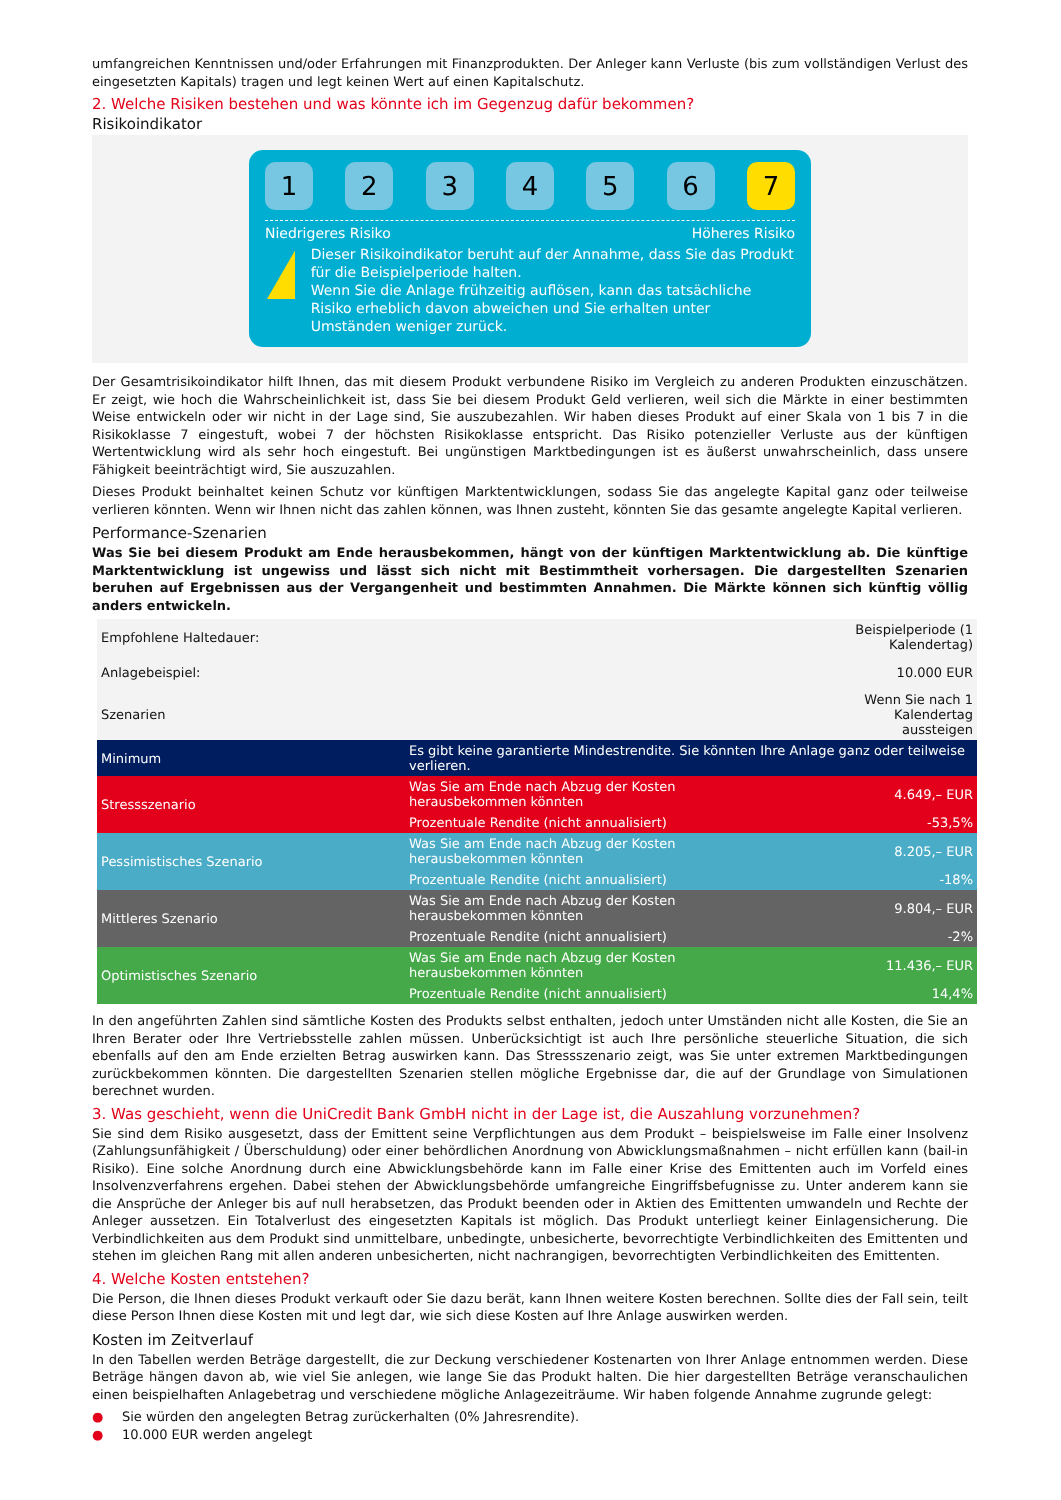umfangreichen Kenntnissen und/oder Erfahrungen mit Finanzprodukten. Der Anleger kann Verluste (bis zum vollständigen Verlust des eingesetzten Kapitals) tragen und legt keinen Wert auf einen Kapitalschutz.
2. Welche Risiken bestehen und was könnte ich im Gegenzug dafür bekommen?
Risikoindikator
1 2 3 4 5 6 7
Niedrigeres Risiko Höheres Risiko
!
Dieser Risikoindikator beruht auf der Annahme, dass Sie das Produkt für die Beispielperiode halten.
Wenn Sie die Anlage frühzeitig auflösen, kann das tatsächliche Risiko erheblich davon abweichen und Sie erhalten unter Umständen weniger zurück.
Der Gesamtrisikoindikator hilft Ihnen, das mit diesem Produkt verbundene Risiko im Vergleich zu anderen Produkten einzuschätzen. Er zeigt, wie hoch die Wahrscheinlichkeit ist, dass Sie bei diesem Produkt Geld verlieren, weil sich die Märkte in einer bestimmten Weise entwickeln oder wir nicht in der Lage sind, Sie auszubezahlen. Wir haben dieses Produkt auf einer Skala von 1 bis 7 in die Risikoklasse 7 eingestuft, wobei 7 der höchsten Risikoklasse entspricht. Das Risiko potenzieller Verluste aus der künftigen Wertentwicklung wird als sehr hoch eingestuft. Bei ungünstigen Marktbedingungen ist es äußerst unwahrscheinlich, dass unsere Fähigkeit beeinträchtigt wird, Sie auszuzahlen.
Dieses Produkt beinhaltet keinen Schutz vor künftigen Marktentwicklungen, sodass Sie das angelegte Kapital ganz oder teilweise verlieren könnten. Wenn wir Ihnen nicht das zahlen können, was Ihnen zusteht, könnten Sie das gesamte angelegte Kapital verlieren.
Performance-Szenarien
Was Sie bei diesem Produkt am Ende herausbekommen, hängt von der künftigen Marktentwicklung ab. Die künftige Marktentwicklung ist ungewiss und lässt sich nicht mit Bestimmtheit vorhersagen. Die dargestellten Szenarien beruhen auf Ergebnissen aus der Vergangenheit und bestimmten Annahmen. Die Märkte können sich künftig völlig anders entwickeln.
| Empfohlene Haltedauer: | | Beispielperiode (1 Kalendertag) |
| Anlagebeispiel: | | 10.000 EUR |
| Szenarien | | Wenn Sie nach 1 Kalendertag aussteigen |
| Minimum | Es gibt keine garantierte Mindestrendite. Sie könnten Ihre Anlage ganz oder teilweise verlieren. | |
| Stressszenario | Was Sie am Ende nach Abzug der Kosten herausbekommen könnten | 4.649,– EUR |
| | Prozentuale Rendite (nicht annualisiert) | -53,5% |
| Pessimistisches Szenario | Was Sie am Ende nach Abzug der Kosten herausbekommen könnten | 8.205,– EUR |
| | Prozentuale Rendite (nicht annualisiert) | -18% |
| Mittleres Szenario | Was Sie am Ende nach Abzug der Kosten herausbekommen könnten | 9.804,– EUR |
| | Prozentuale Rendite (nicht annualisiert) | -2% |
| Optimistisches Szenario | Was Sie am Ende nach Abzug der Kosten herausbekommen könnten | 11.436,– EUR |
| | Prozentuale Rendite (nicht annualisiert) | 14,4% |
In den angeführten Zahlen sind sämtliche Kosten des Produkts selbst enthalten, jedoch unter Umständen nicht alle Kosten, die Sie an Ihren Berater oder Ihre Vertriebsstelle zahlen müssen. Unberücksichtigt ist auch Ihre persönliche steuerliche Situation, die sich ebenfalls auf den am Ende erzielten Betrag auswirken kann. Das Stressszenario zeigt, was Sie unter extremen Marktbedingungen zurückbekommen könnten. Die dargestellten Szenarien stellen mögliche Ergebnisse dar, die auf der Grundlage von Simulationen berechnet wurden.
3. Was geschieht, wenn die UniCredit Bank GmbH nicht in der Lage ist, die Auszahlung vorzunehmen?
Sie sind dem Risiko ausgesetzt, dass der Emittent seine Verpflichtungen aus dem Produkt – beispielsweise im Falle einer Insolvenz (Zahlungsunfähigkeit / Überschuldung) oder einer behördlichen Anordnung von Abwicklungsmaßnahmen – nicht erfüllen kann (bail-in Risiko). Eine solche Anordnung durch eine Abwicklungsbehörde kann im Falle einer Krise des Emittenten auch im Vorfeld eines Insolvenzverfahrens ergehen. Dabei stehen der Abwicklungsbehörde umfangreiche Eingriffsbefugnisse zu. Unter anderem kann sie die Ansprüche der Anleger bis auf null herabsetzen, das Produkt beenden oder in Aktien des Emittenten umwandeln und Rechte der Anleger aussetzen. Ein Totalverlust des eingesetzten Kapitals ist möglich. Das Produkt unterliegt keiner Einlagensicherung. Die Verbindlichkeiten aus dem Produkt sind unmittelbare, unbedingte, unbesicherte, bevorrechtigte Verbindlichkeiten des Emittenten und stehen im gleichen Rang mit allen anderen unbesicherten, nicht nachrangigen, bevorrechtigten Verbindlichkeiten des Emittenten.
4. Welche Kosten entstehen?
Die Person, die Ihnen dieses Produkt verkauft oder Sie dazu berät, kann Ihnen weitere Kosten berechnen. Sollte dies der Fall sein, teilt diese Person Ihnen diese Kosten mit und legt dar, wie sich diese Kosten auf Ihre Anlage auswirken werden.
Kosten im Zeitverlauf
In den Tabellen werden Beträge dargestellt, die zur Deckung verschiedener Kostenarten von Ihrer Anlage entnommen werden. Diese Beträge hängen davon ab, wie viel Sie anlegen, wie lange Sie das Produkt halten. Die hier dargestellten Beträge veranschaulichen einen beispielhaften Anlagebetrag und verschiedene mögliche Anlagezeiträume. Wir haben folgende Annahme zugrunde gelegt:
● Sie würden den angelegten Betrag zurückerhalten (0% Jahresrendite).
● 10.000 EUR werden angelegt